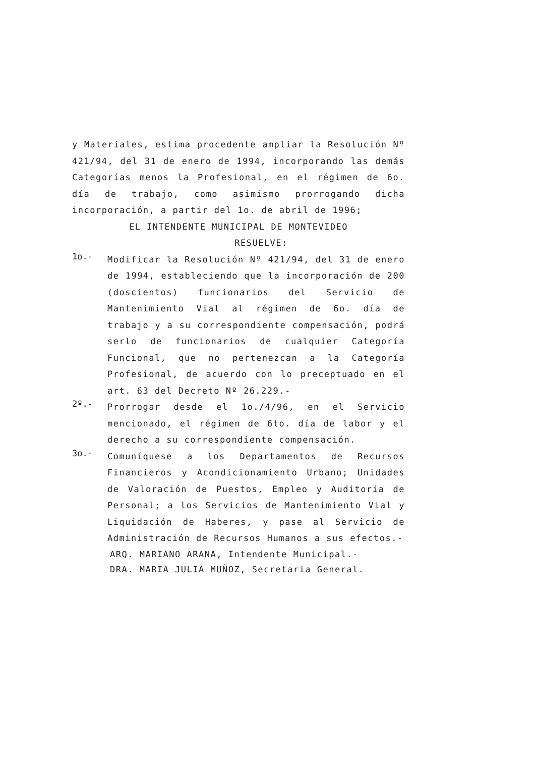y Materiales, estima procedente ampliar la Resolución Nº 421/94, del 31 de enero de 1994, incorporando las demás Categorías menos la Profesional, en el régimen de 6o. día de trabajo, como asimismo prorrogando dicha incorporación, a partir del 1o. de abril de 1996;
EL INTENDENTE MUNICIPAL DE MONTEVIDEO
RESUELVE:
1o.- Modificar la Resolución Nº 421/94, del 31 de enero de 1994, estableciendo que la incorporación de 200 (doscientos) funcionarios del Servicio de Mantenimiento Vial al régimen de 6o. día de trabajo y a su correspondiente compensación, podrá serlo de funcionarios de cualquier Categoría Funcional, que no pertenezcan a la Categoría Profesional, de acuerdo con lo preceptuado en el art. 63 del Decreto Nº 26.229.-
2º.- Prorrogar desde el 1o./4/96, en el Servicio mencionado, el régimen de 6to. día de labor y el derecho a su correspondiente compensación.
3o.- Comuníquese a los Departamentos de Recursos Financieros y Acondicionamiento Urbano; Unidades de Valoración de Puestos, Empleo y Auditoría de Personal; a los Servicios de Mantenimiento Vial y Liquidación de Haberes, y pase al Servicio de Administración de Recursos Humanos a sus efectos.-
ARQ. MARIANO ARANA, Intendente Municipal.-
DRA. MARIA JULIA MUÑOZ, Secretaria General.